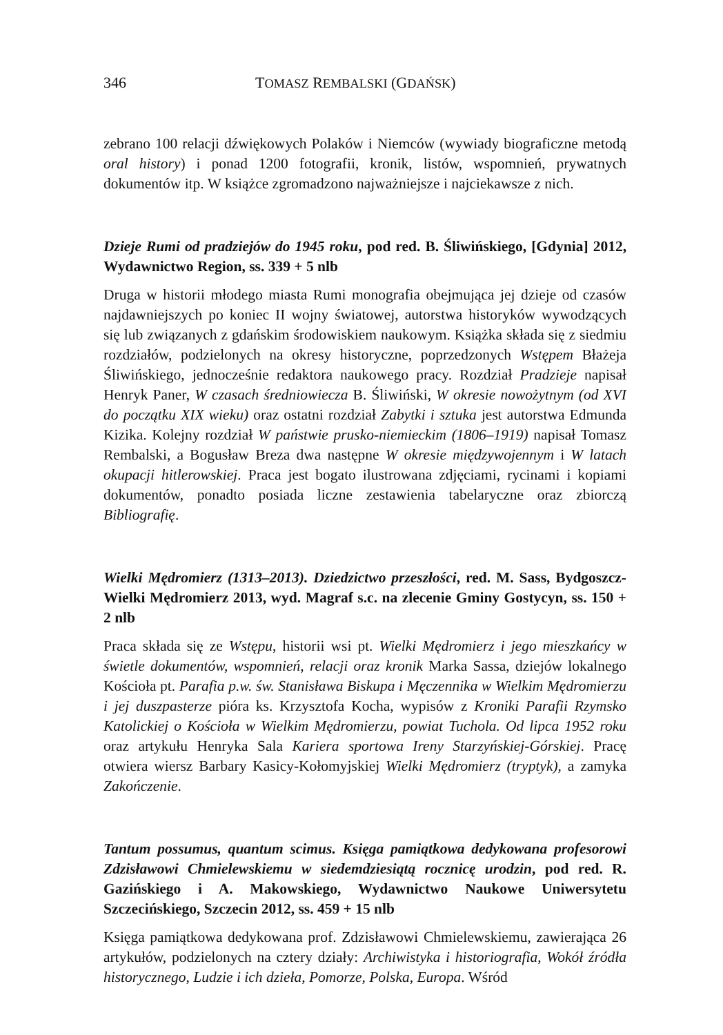346 TOMASZ REMBALSKI (GDAŃSK)
zebrano 100 relacji dźwiękowych Polaków i Niemców (wywiady biograficzne metodą oral history) i ponad 1200 fotografii, kronik, listów, wspomnień, prywatnych dokumentów itp. W książce zgromadzono najważniejsze i najciekawsze z nich.
Dzieje Rumi od pradziejów do 1945 roku, pod red. B. Śliwińskiego, [Gdynia] 2012, Wydawnictwo Region, ss. 339 + 5 nlb
Druga w historii młodego miasta Rumi monografia obejmująca jej dzieje od czasów najdawniejszych po koniec II wojny światowej, autorstwa historyków wywodzących się lub związanych z gdańskim środowiskiem naukowym. Książka składa się z siedmiu rozdziałów, podzielonych na okresy historyczne, poprzedzonych Wstępem Błażeja Śliwińskiego, jednocześnie redaktora naukowego pracy. Rozdział Pradzieje napisał Henryk Paner, W czasach średniowiecza B. Śliwiński, W okresie nowożytnym (od XVI do początku XIX wieku) oraz ostatni rozdział Zabytki i sztuka jest autorstwa Edmunda Kizika. Kolejny rozdział W państwie prusko-niemieckim (1806–1919) napisał Tomasz Rembalski, a Bogusław Breza dwa następne W okresie międzywojennym i W latach okupacji hitlerowskiej. Praca jest bogato ilustrowana zdjęciami, rycinami i kopiami dokumentów, ponadto posiada liczne zestawienia tabelaryczne oraz zbiorczą Bibliografię.
Wielki Mędromierz (1313–2013). Dziedzictwo przeszłości, red. M. Sass, Bydgoszcz-Wielki Mędromierz 2013, wyd. Magraf s.c. na zlecenie Gminy Gostycyn, ss. 150 + 2 nlb
Praca składa się ze Wstępu, historii wsi pt. Wielki Mędromierz i jego mieszkańcy w świetle dokumentów, wspomnień, relacji oraz kronik Marka Sassa, dziejów lokalnego Kościoła pt. Parafia p.w. św. Stanisława Biskupa i Męczennika w Wielkim Mędromierzu i jej duszpasterze pióra ks. Krzysztofa Kocha, wypisów z Kroniki Parafii Rzymsko Katolickiej o Kościoła w Wielkim Mędromierzu, powiat Tuchola. Od lipca 1952 roku oraz artykułu Henryka Sala Kariera sportowa Ireny Starzyńskiej-Górskiej. Pracę otwiera wiersz Barbary Kasicy-Kołomyjskiej Wielki Mędromierz (tryptyk), a zamyka Zakończenie.
Tantum possumus, quantum scimus. Księga pamiątkowa dedykowana profesorowi Zdzisławowi Chmielewskiemu w siedemdziesiątą rocznicę urodzin, pod red. R. Gazińskiego i A. Makowskiego, Wydawnictwo Naukowe Uniwersytetu Szczecińskiego, Szczecin 2012, ss. 459 + 15 nlb
Księga pamiątkowa dedykowana prof. Zdzisławowi Chmielewskiemu, zawierająca 26 artykułów, podzielonych na cztery działy: Archiwistyka i historiografia, Wokół źródła historycznego, Ludzie i ich dzieła, Pomorze, Polska, Europa. Wśród